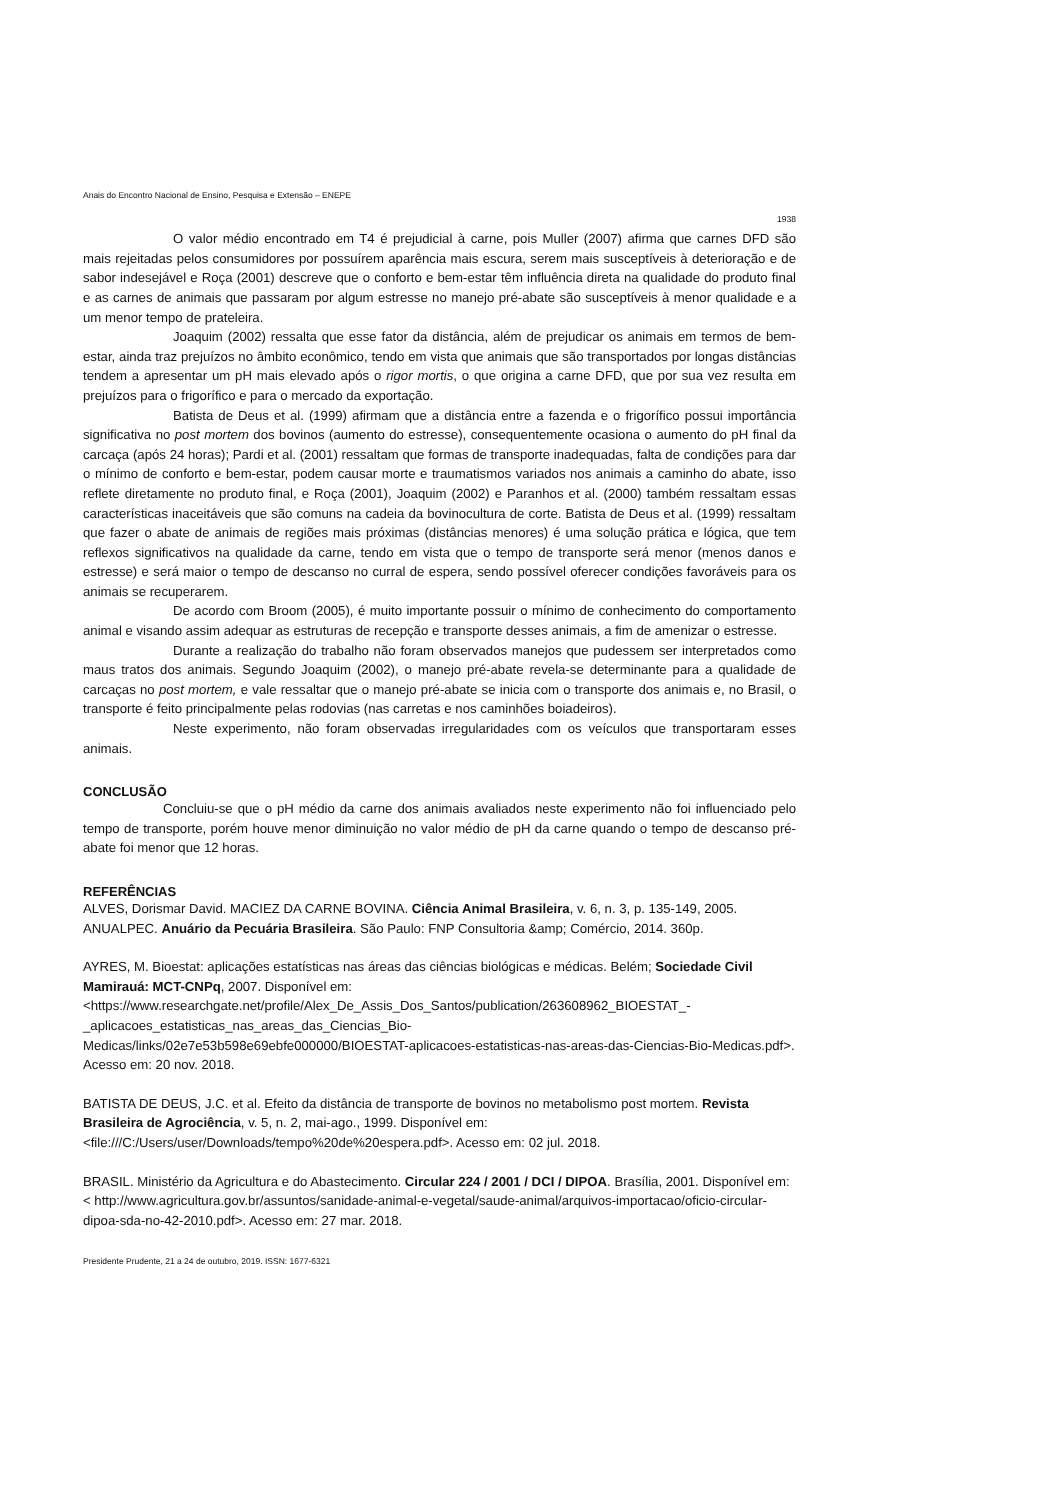Anais do Encontro Nacional de Ensino, Pesquisa e Extensão – ENEPE
1938
O valor médio encontrado em T4 é prejudicial à carne, pois Muller (2007) afirma que carnes DFD são mais rejeitadas pelos consumidores por possuírem aparência mais escura, serem mais susceptíveis à deterioração e de sabor indesejável e Roça (2001) descreve que o conforto e bem-estar têm influência direta na qualidade do produto final e as carnes de animais que passaram por algum estresse no manejo pré-abate são susceptíveis à menor qualidade e a um menor tempo de prateleira.
Joaquim (2002) ressalta que esse fator da distância, além de prejudicar os animais em termos de bem-estar, ainda traz prejuízos no âmbito econômico, tendo em vista que animais que são transportados por longas distâncias tendem a apresentar um pH mais elevado após o rigor mortis, o que origina a carne DFD, que por sua vez resulta em prejuízos para o frigorífico e para o mercado da exportação.
Batista de Deus et al. (1999) afirmam que a distância entre a fazenda e o frigorífico possui importância significativa no post mortem dos bovinos (aumento do estresse), consequentemente ocasiona o aumento do pH final da carcaça (após 24 horas); Pardi et al. (2001) ressaltam que formas de transporte inadequadas, falta de condições para dar o mínimo de conforto e bem-estar, podem causar morte e traumatismos variados nos animais a caminho do abate, isso reflete diretamente no produto final, e Roça (2001), Joaquim (2002) e Paranhos et al. (2000) também ressaltam essas características inaceitáveis que são comuns na cadeia da bovinocultura de corte. Batista de Deus et al. (1999) ressaltam que fazer o abate de animais de regiões mais próximas (distâncias menores) é uma solução prática e lógica, que tem reflexos significativos na qualidade da carne, tendo em vista que o tempo de transporte será menor (menos danos e estresse) e será maior o tempo de descanso no curral de espera, sendo possível oferecer condições favoráveis para os animais se recuperarem.
De acordo com Broom (2005), é muito importante possuir o mínimo de conhecimento do comportamento animal e visando assim adequar as estruturas de recepção e transporte desses animais, a fim de amenizar o estresse.
Durante a realização do trabalho não foram observados manejos que pudessem ser interpretados como maus tratos dos animais. Segundo Joaquim (2002), o manejo pré-abate revela-se determinante para a qualidade de carcaças no post mortem, e vale ressaltar que o manejo pré-abate se inicia com o transporte dos animais e, no Brasil, o transporte é feito principalmente pelas rodovias (nas carretas e nos caminhões boiadeiros).
Neste experimento, não foram observadas irregularidades com os veículos que transportaram esses animais.
CONCLUSÃO
Concluiu-se que o pH médio da carne dos animais avaliados neste experimento não foi influenciado pelo tempo de transporte, porém houve menor diminuição no valor médio de pH da carne quando o tempo de descanso pré-abate foi menor que 12 horas.
REFERÊNCIAS
ALVES, Dorismar David. MACIEZ DA CARNE BOVINA. Ciência Animal Brasileira, v. 6, n. 3, p. 135-149, 2005.
ANUALPEC. Anuário da Pecuária Brasileira. São Paulo: FNP Consultoria &amp; Comércio, 2014. 360p.
AYRES, M. Bioestat: aplicações estatísticas nas áreas das ciências biológicas e médicas. Belém; Sociedade Civil Mamirauá: MCT-CNPq, 2007. Disponível em:
<https://www.researchgate.net/profile/Alex_De_Assis_Dos_Santos/publication/263608962_BIOESTAT_-_aplicacoes_estatisticas_nas_areas_das_Ciencias_Bio-
Medicas/links/02e7e53b598e69ebfe000000/BIOESTAT-aplicacoes-estatisticas-nas-areas-das-Ciencias-Bio-Medicas.pdf>. Acesso em: 20 nov. 2018.
BATISTA DE DEUS, J.C. et al. Efeito da distância de transporte de bovinos no metabolismo post mortem. Revista Brasileira de Agrociência, v. 5, n. 2, mai-ago., 1999. Disponível em:
<file:///C:/Users/user/Downloads/tempo%20de%20espera.pdf>. Acesso em: 02 jul. 2018.
BRASIL. Ministério da Agricultura e do Abastecimento. Circular 224 / 2001 / DCI / DIPOA. Brasília, 2001. Disponível em: < http://www.agricultura.gov.br/assuntos/sanidade-animal-e-vegetal/saude-animal/arquivos-importacao/oficio-circular-dipoa-sda-no-42-2010.pdf>. Acesso em: 27 mar. 2018.
Presidente Prudente, 21 a 24 de outubro, 2019. ISSN: 1677-6321